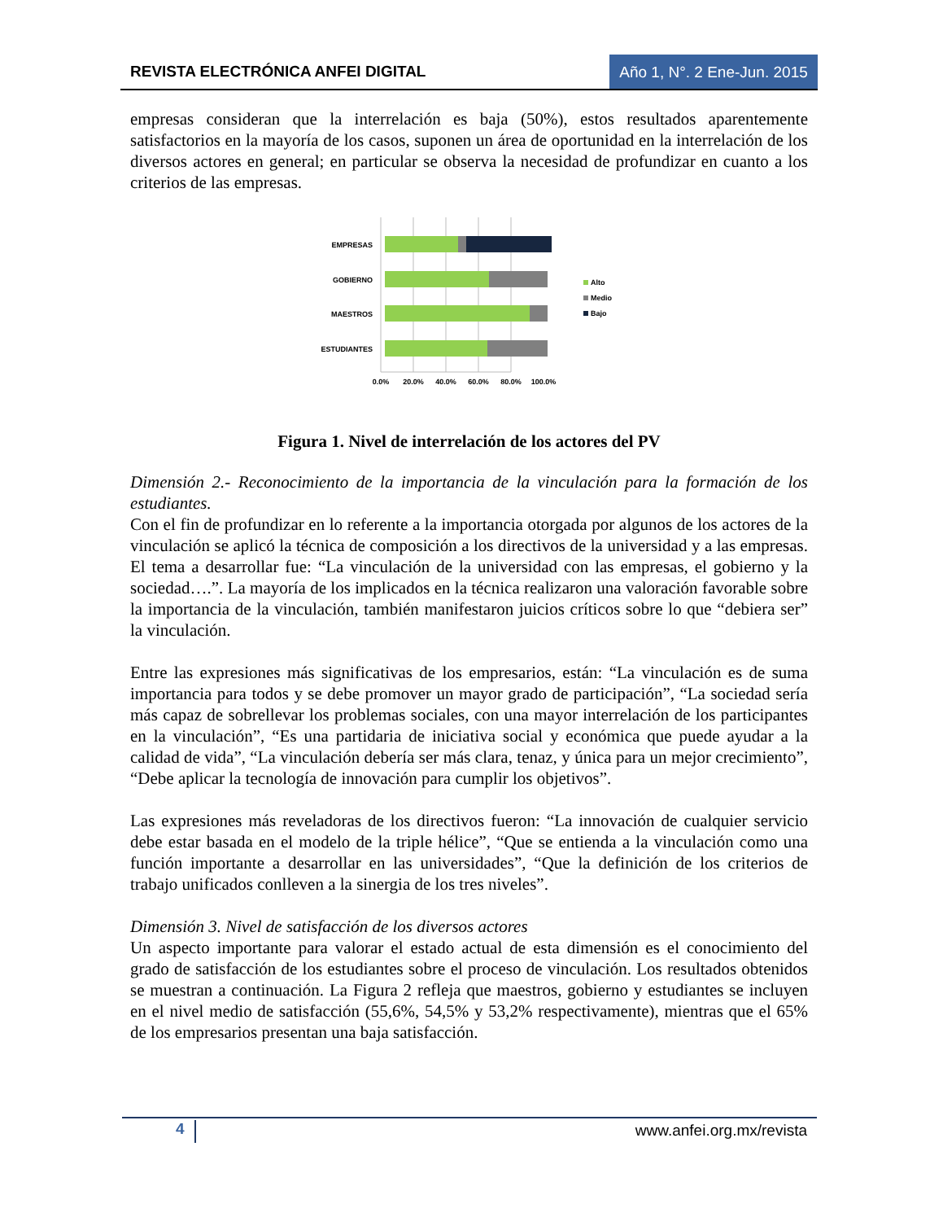REVISTA ELECTRÓNICA ANFEI DIGITAL Año 1, N°. 2 Ene-Jun. 2015
empresas consideran que la interrelación es baja (50%), estos resultados aparentemente satisfactorios en la mayoría de los casos, suponen un área de oportunidad en la interrelación de los diversos actores en general; en particular se observa la necesidad de profundizar en cuanto a los criterios de las empresas.
EMPRESAS
GOBIERNO
MAESTROS
ESTUDIANTES
0.0%
20.0%
40.0%
60.0%
80.0%
100.0%
Alto
Medio
Bajo
Figura 1. Nivel de interrelación de los actores del PV
Dimensión 2.- Reconocimiento de la importancia de la vinculación para la formación de los estudiantes.
Con el fin de profundizar en lo referente a la importancia otorgada por algunos de los actores de la vinculación se aplicó la técnica de composición a los directivos de la universidad y a las empresas. El tema a desarrollar fue: “La vinculación de la universidad con las empresas, el gobierno y la sociedad….”. La mayoría de los implicados en la técnica realizaron una valoración favorable sobre la importancia de la vinculación, también manifestaron juicios críticos sobre lo que “debiera ser” la vinculación.
Entre las expresiones más significativas de los empresarios, están: “La vinculación es de suma importancia para todos y se debe promover un mayor grado de participación”, “La sociedad sería más capaz de sobrellevar los problemas sociales, con una mayor interrelación de los participantes en la vinculación”, “Es una partidaria de iniciativa social y económica que puede ayudar a la calidad de vida”, “La vinculación debería ser más clara, tenaz, y única para un mejor crecimiento”, “Debe aplicar la tecnología de innovación para cumplir los objetivos”.
Las expresiones más reveladoras de los directivos fueron: “La innovación de cualquier servicio debe estar basada en el modelo de la triple hélice”, “Que se entienda a la vinculación como una función importante a desarrollar en las universidades”, “Que la definición de los criterios de trabajo unificados conlleven a la sinergia de los tres niveles”.
Dimensión 3. Nivel de satisfacción de los diversos actores
Un aspecto importante para valorar el estado actual de esta dimensión es el conocimiento del grado de satisfacción de los estudiantes sobre el proceso de vinculación. Los resultados obtenidos se muestran a continuación. La Figura 2 refleja que maestros, gobierno y estudiantes se incluyen en el nivel medio de satisfacción (55,6%, 54,5% y 53,2% respectivamente), mientras que el 65% de los empresarios presentan una baja satisfacción.
4 www.anfei.org.mx/revista